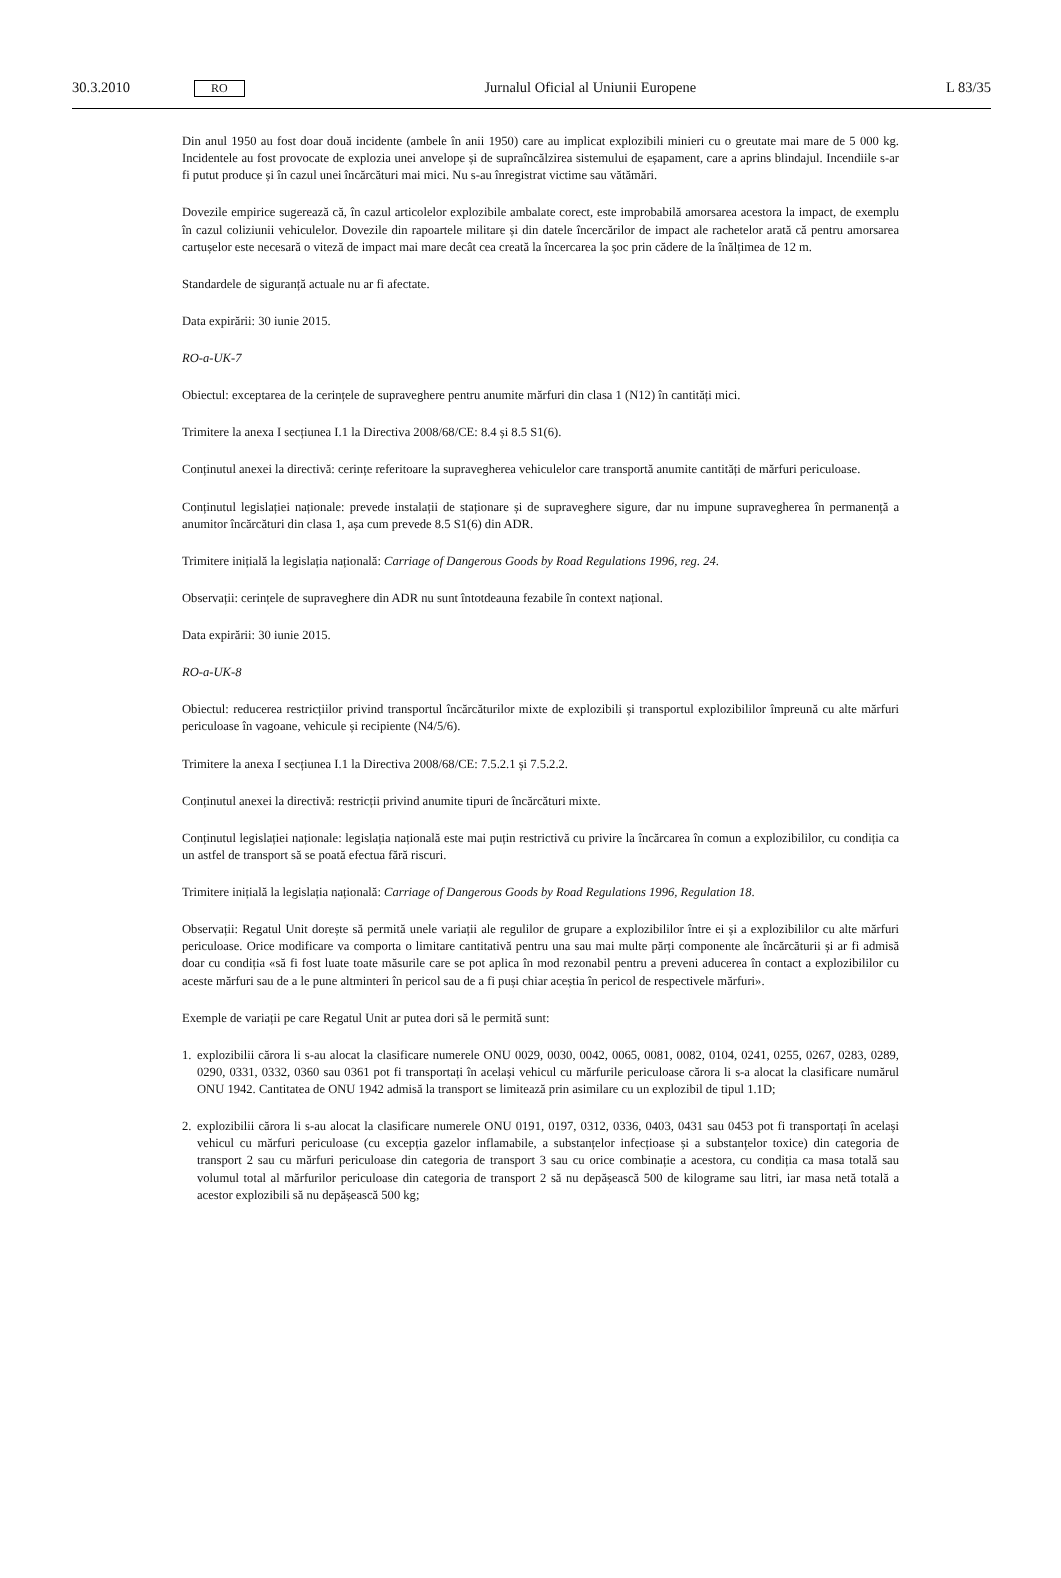30.3.2010
RO
Jurnalul Oficial al Uniunii Europene
L 83/35
Din anul 1950 au fost doar două incidente (ambele în anii 1950) care au implicat explozibili minieri cu o greutate mai mare de 5 000 kg. Incidentele au fost provocate de explozia unei anvelope și de supraîncălzirea sistemului de eșapament, care a aprins blindajul. Incendiile s-ar fi putut produce și în cazul unei încărcături mai mici. Nu s-au înregistrat victime sau vătămări.
Dovezile empirice sugerează că, în cazul articolelor explozibile ambalate corect, este improbabilă amorsarea acestora la impact, de exemplu în cazul coliziunii vehiculelor. Dovezile din rapoartele militare și din datele încercărilor de impact ale rachetelor arată că pentru amorsarea cartușelor este necesară o viteză de impact mai mare decât cea creată la încercarea la șoc prin cădere de la înălțimea de 12 m.
Standardele de siguranță actuale nu ar fi afectate.
Data expirării: 30 iunie 2015.
RO-a-UK-7
Obiectul: exceptarea de la cerințele de supraveghere pentru anumite mărfuri din clasa 1 (N12) în cantități mici.
Trimitere la anexa I secțiunea I.1 la Directiva 2008/68/CE: 8.4 și 8.5 S1(6).
Conținutul anexei la directivă: cerințe referitoare la supravegherea vehiculelor care transportă anumite cantități de mărfuri periculoase.
Conținutul legislației naționale: prevede instalații de staționare și de supraveghere sigure, dar nu impune supravegherea în permanență a anumitor încărcături din clasa 1, așa cum prevede 8.5 S1(6) din ADR.
Trimitere inițială la legislația națională: Carriage of Dangerous Goods by Road Regulations 1996, reg. 24.
Observații: cerințele de supraveghere din ADR nu sunt întotdeauna fezabile în context național.
Data expirării: 30 iunie 2015.
RO-a-UK-8
Obiectul: reducerea restricțiilor privind transportul încărcăturilor mixte de explozibili și transportul explozibililor împreună cu alte mărfuri periculoase în vagoane, vehicule și recipiente (N4/5/6).
Trimitere la anexa I secțiunea I.1 la Directiva 2008/68/CE: 7.5.2.1 și 7.5.2.2.
Conținutul anexei la directivă: restricții privind anumite tipuri de încărcături mixte.
Conținutul legislației naționale: legislația națională este mai puțin restrictivă cu privire la încărcarea în comun a explozibililor, cu condiția ca un astfel de transport să se poată efectua fără riscuri.
Trimitere inițială la legislația națională: Carriage of Dangerous Goods by Road Regulations 1996, Regulation 18.
Observații: Regatul Unit dorește să permită unele variații ale regulilor de grupare a explozibililor între ei și a explozibililor cu alte mărfuri periculoase. Orice modificare va comporta o limitare cantitativă pentru una sau mai multe părți componente ale încărcăturii și ar fi admisă doar cu condiția «să fi fost luate toate măsurile care se pot aplica în mod rezonabil pentru a preveni aducerea în contact a explozibililor cu aceste mărfuri sau de a le pune altminteri în pericol sau de a fi puși chiar aceștia în pericol de respectivele mărfuri».
Exemple de variații pe care Regatul Unit ar putea dori să le permită sunt:
1.
explozibilii cărora li s-au alocat la clasificare numerele ONU 0029, 0030, 0042, 0065, 0081, 0082, 0104, 0241, 0255, 0267, 0283, 0289, 0290, 0331, 0332, 0360 sau 0361 pot fi transportați în același vehicul cu mărfurile periculoase cărora li s-a alocat la clasificare numărul ONU 1942. Cantitatea de ONU 1942 admisă la transport se limitează prin asimilare cu un explozibil de tipul 1.1D;
2.
explozibilii cărora li s-au alocat la clasificare numerele ONU 0191, 0197, 0312, 0336, 0403, 0431 sau 0453 pot fi transportați în același vehicul cu mărfuri periculoase (cu excepția gazelor inflamabile, a substanțelor infecțioase și a substanțelor toxice) din categoria de transport 2 sau cu mărfuri periculoase din categoria de transport 3 sau cu orice combinație a acestora, cu condiția ca masa totală sau volumul total al mărfurilor periculoase din categoria de transport 2 să nu depășească 500 de kilograme sau litri, iar masa netă totală a acestor explozibili să nu depășească 500 kg;